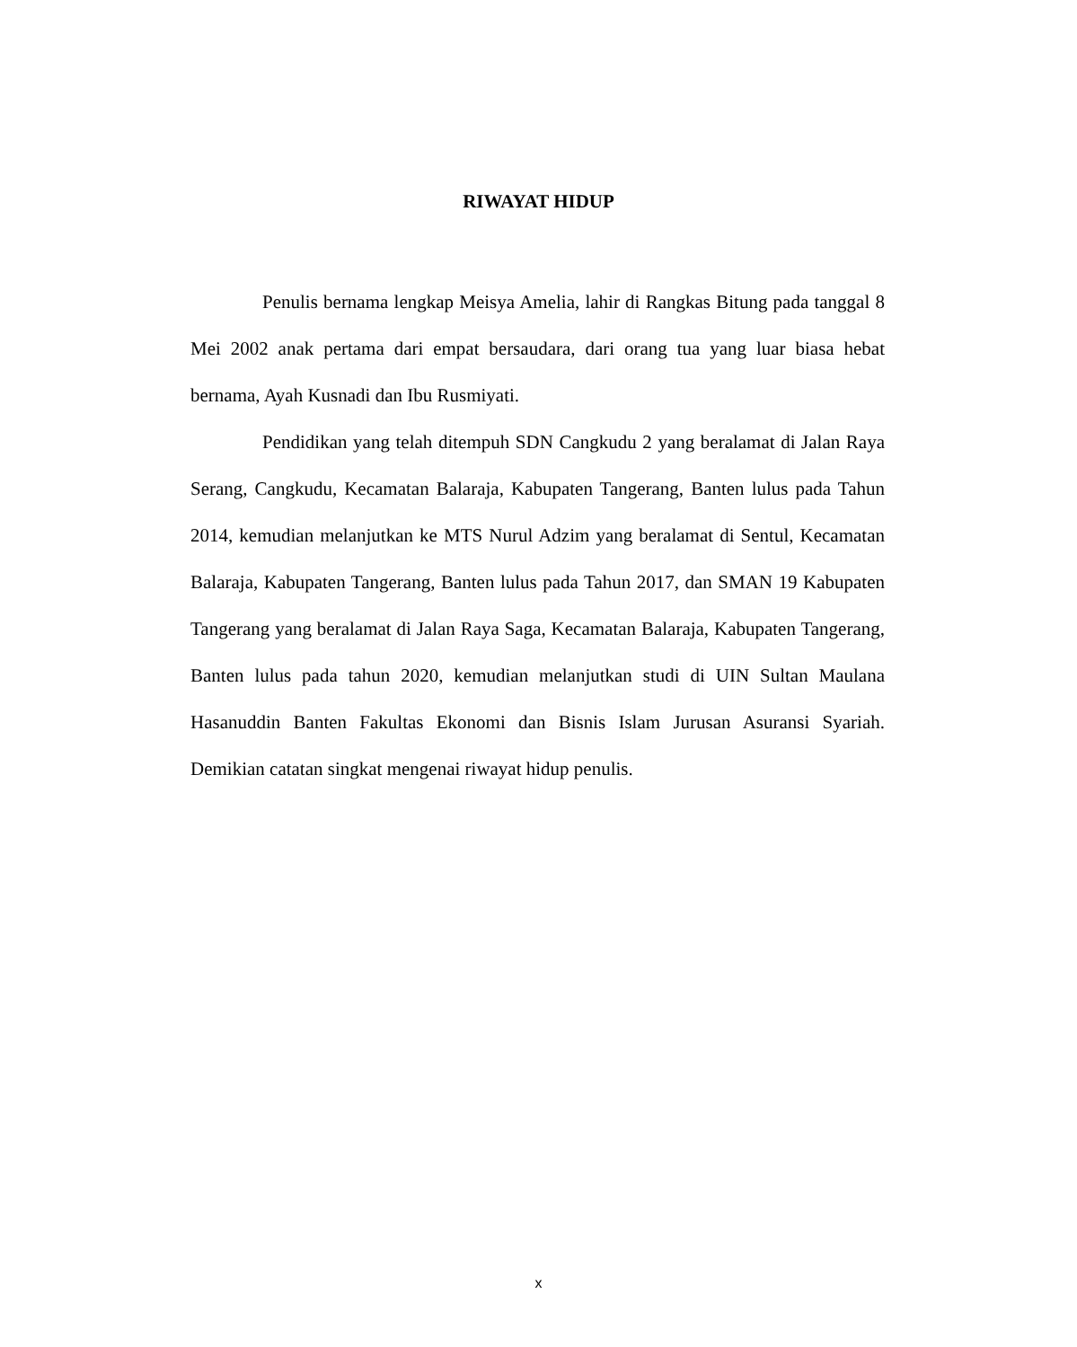RIWAYAT HIDUP
Penulis bernama lengkap Meisya Amelia, lahir di Rangkas Bitung pada tanggal 8 Mei 2002 anak pertama dari empat bersaudara, dari orang tua yang luar biasa hebat bernama, Ayah Kusnadi dan Ibu Rusmiyati.
Pendidikan yang telah ditempuh SDN Cangkudu 2 yang beralamat di Jalan Raya Serang, Cangkudu, Kecamatan Balaraja, Kabupaten Tangerang, Banten lulus pada Tahun 2014, kemudian melanjutkan ke MTS Nurul Adzim yang beralamat di Sentul, Kecamatan Balaraja, Kabupaten Tangerang, Banten lulus pada Tahun 2017, dan SMAN 19 Kabupaten Tangerang yang beralamat di Jalan Raya Saga, Kecamatan Balaraja, Kabupaten Tangerang, Banten lulus pada tahun 2020, kemudian melanjutkan studi di UIN Sultan Maulana Hasanuddin Banten Fakultas Ekonomi dan Bisnis Islam Jurusan Asuransi Syariah. Demikian catatan singkat mengenai riwayat hidup penulis.
x